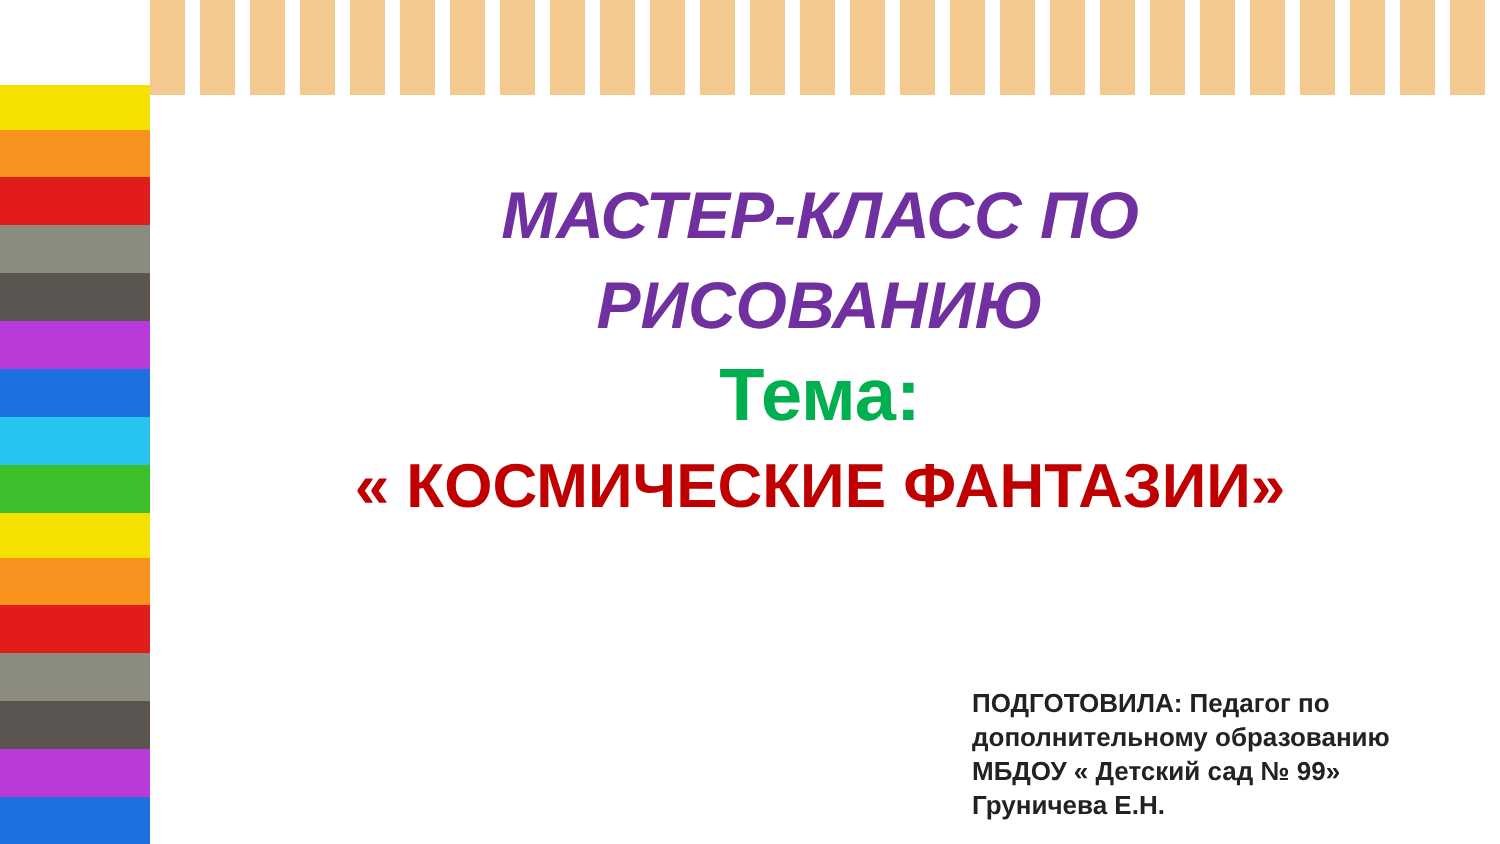МАСТЕР-КЛАСС ПО
РИСОВАНИЮ
Тема:
« КОСМИЧЕСКИЕ ФАНТАЗИИ»
ПОДГОТОВИЛА: Педагог по
дополнительному образованию
МБДОУ « Детский сад № 99»
Груничева Е.Н.